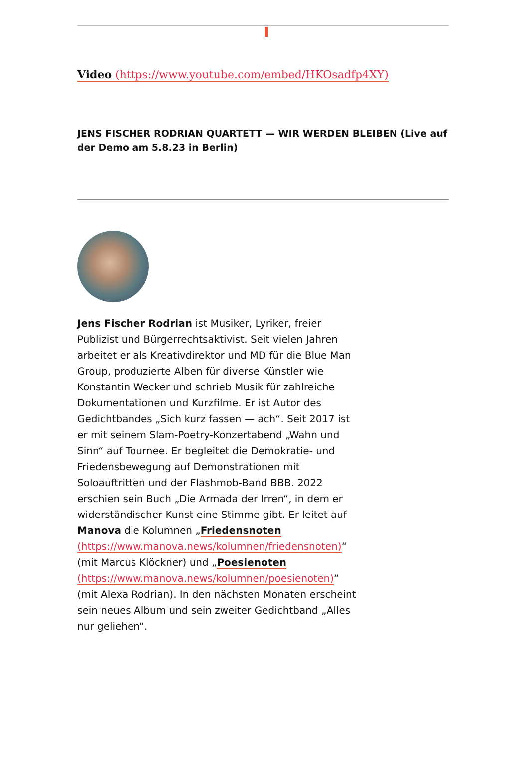Video (https://www.youtube.com/embed/HKOsadfp4XY)
JENS FISCHER RODRIAN QUARTETT — WIR WERDEN BLEIBEN (Live auf der Demo am 5.8.23 in Berlin)
Jens Fischer Rodrian ist Musiker, Lyriker, freier Publizist und Bürgerrechtsaktivist. Seit vielen Jahren arbeitet er als Kreativdirektor und MD für die Blue Man Group, produzierte Alben für diverse Künstler wie Konstantin Wecker und schrieb Musik für zahlreiche Dokumentationen und Kurzfilme. Er ist Autor des Gedichtbandes „Sich kurz fassen — ach“. Seit 2017 ist er mit seinem Slam-Poetry-Konzertabend „Wahn und Sinn“ auf Tournee. Er begleitet die Demokratie- und Friedensbewegung auf Demonstrationen mit Soloauftritten und der Flashmob-Band BBB. 2022 erschien sein Buch „Die Armada der Irren“, in dem er widerständischer Kunst eine Stimme gibt. Er leitet auf Manova die Kolumnen „Friedensnoten (https://www.manova.news/kolumnen/friedensnoten)“ (mit Marcus Klöckner) und „Poesienoten (https://www.manova.news/kolumnen/poesienoten)“ (mit Alexa Rodrian). In den nächsten Monaten erscheint sein neues Album und sein zweiter Gedichtband „Alles nur geliehen“.